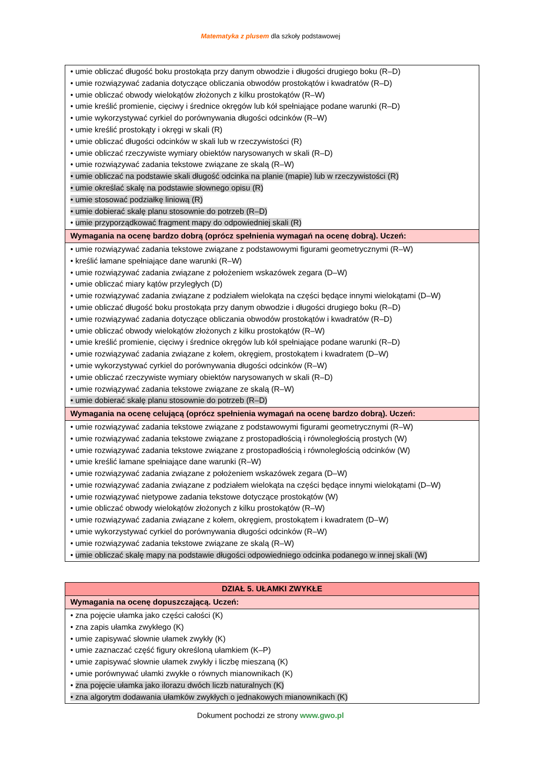Matematyka z plusem dla szkoły podstawowej
| • umie obliczać długość boku prostokąta przy danym obwodzie i długości drugiego boku (R–D) • umie rozwiązywać zadania dotyczące obliczania obwodów prostokątów i kwadratów (R–D) • umie obliczać obwody wielokątów złożonych z kilku prostokątów (R–W) • umie kreślić promienie, cięciwy i średnice okręgów lub kół spełniające podane warunki (R–D) • umie wykorzystywać cyrkiel do porównywania długości odcinków (R–W) • umie kreślić prostokąty i okręgi w skali (R) • umie obliczać długości odcinków w skali lub w rzeczywistości (R) • umie obliczać rzeczywiste wymiary obiektów narysowanych w skali (R–D) • umie rozwiązywać zadania tekstowe związane ze skalą (R–W) • umie obliczać na podstawie skali długość odcinka na planie (mapie) lub w rzeczywistości (R) • umie określać skalę na podstawie słownego opisu (R) • umie stosować podziałkę liniową (R) • umie dobierać skalę planu stosownie do potrzeb (R–D) • umie przyporządkować fragment mapy do odpowiedniej skali (R) |
| Wymagania na ocenę bardzo dobrą (oprócz spełnienia wymagań na ocenę dobrą). Uczeń: |
| • umie rozwiązywać zadania tekstowe związane z podstawowymi figurami geometrycznymi (R–W) • kreślić łamane spełniające dane warunki (R–W) • umie rozwiązywać zadania związane z położeniem wskazówek zegara (D–W) • umie obliczać miary kątów przyległych (D) • umie rozwiązywać zadania związane z podziałem wielokąta na części będące innymi wielokątami (D–W) • umie obliczać długość boku prostokąta przy danym obwodzie i długości drugiego boku (R–D) • umie rozwiązywać zadania dotyczące obliczania obwodów prostokątów i kwadratów (R–D) • umie obliczać obwody wielokątów złożonych z kilku prostokątów (R–W) • umie kreślić promienie, cięciwy i średnice okręgów lub kół spełniające podane warunki (R–D) • umie rozwiązywać zadania związane z kołem, okręgiem, prostokątem i kwadratem (D–W) • umie wykorzystywać cyrkiel do porównywania długości odcinków (R–W) • umie obliczać rzeczywiste wymiary obiektów narysowanych w skali (R–D) • umie rozwiązywać zadania tekstowe związane ze skalą (R–W) • umie dobierać skalę planu stosownie do potrzeb (R–D) |
| Wymagania na ocenę celującą (oprócz spełnienia wymagań na ocenę bardzo dobrą). Uczeń: |
| • umie rozwiązywać zadania tekstowe związane z podstawowymi figurami geometrycznymi (R–W) • umie rozwiązywać zadania tekstowe związane z prostopadłością i równoległością prostych (W) • umie rozwiązywać zadania tekstowe związane z prostopadłością i równoległością odcinków (W) • umie kreślić łamane spełniające dane warunki (R–W) • umie rozwiązywać zadania związane z położeniem wskazówek zegara (D–W) • umie rozwiązywać zadania związane z podziałem wielokąta na części będące innymi wielokątami (D–W) • umie rozwiązywać nietypowe zadania tekstowe dotyczące prostokątów (W) • umie obliczać obwody wielokątów złożonych z kilku prostokątów (R–W) • umie rozwiązywać zadania związane z kołem, okręgiem, prostokątem i kwadratem (D–W) • umie wykorzystywać cyrkiel do porównywania długości odcinków (R–W) • umie rozwiązywać zadania tekstowe związane ze skalą (R–W) • umie obliczać skalę mapy na podstawie długości odpowiedniego odcinka podanego w innej skali (W) |
| DZIAŁ 5. UŁAMKI ZWYKŁE |
| Wymagania na ocenę dopuszczającą. Uczeń: |
| • zna pojęcie ułamka jako części całości (K) • zna zapis ułamka zwykłego (K) • umie zapisywać słownie ułamek zwykły (K) • umie zaznaczać część figury określoną ułamkiem (K–P) • umie zapisywać słownie ułamek zwykły i liczbę mieszaną (K) • umie porównywać ułamki zwykłe o równych mianownikach (K) • zna pojęcie ułamka jako ilorazu dwóch liczb naturalnych (K) • zna algorytm dodawania ułamków zwykłych o jednakowych mianownikach (K) |
Dokument pochodzi ze strony www.gwo.pl